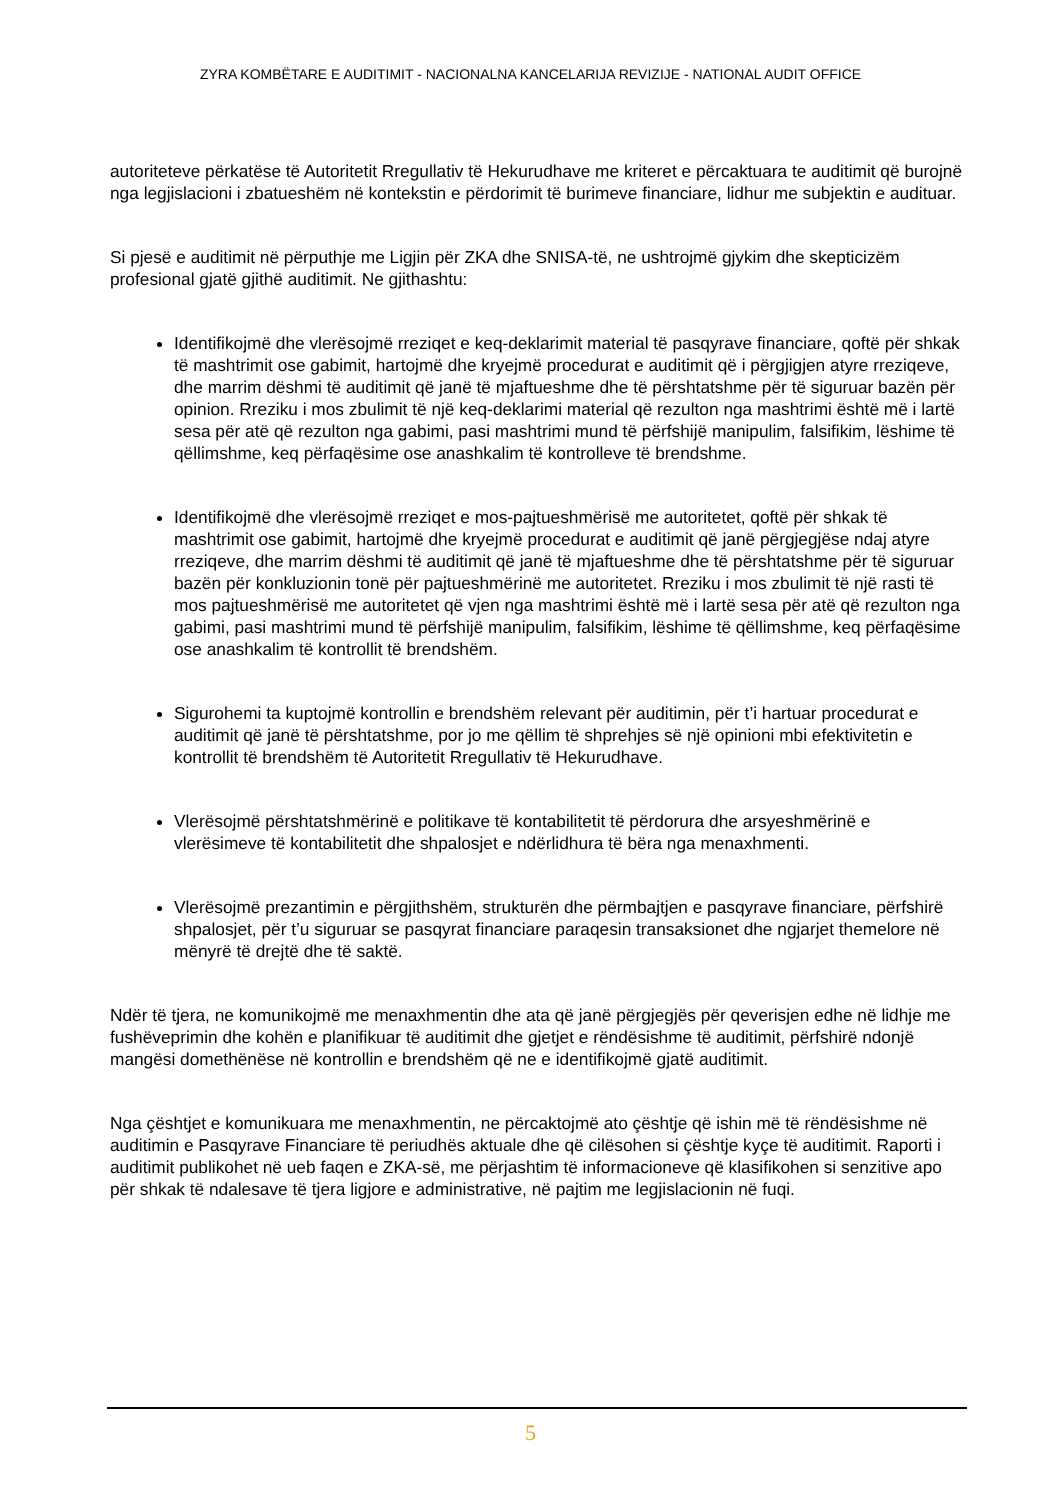ZYRA KOMBËTARE E AUDITIMIT - NACIONALNA KANCELARIJA REVIZIJE - NATIONAL AUDIT OFFICE
autoriteteve përkatëse të Autoritetit Rregullativ të Hekurudhave me kriteret e përcaktuara te auditimit që burojnë nga legjislacioni i zbatueshëm në kontekstin e përdorimit të burimeve financiare, lidhur me subjektin e audituar.
Si pjesë e auditimit në përputhje me Ligjin për ZKA dhe SNISA-të, ne ushtrojmë gjykim dhe skepticizëm profesional gjatë gjithë auditimit. Ne gjithashtu:
Identifikojmë dhe vlerësojmë rreziqet e keq-deklarimit material të pasqyrave financiare, qoftë për shkak të mashtrimit ose gabimit, hartojmë dhe kryejmë procedurat e auditimit që i përgjigjen atyre rreziqeve, dhe marrim dëshmi të auditimit që janë të mjaftueshme dhe të përshtatshme për të siguruar bazën për opinion. Rreziku i mos zbulimit të një keq-deklarimi material që rezulton nga mashtrimi është më i lartë sesa për atë që rezulton nga gabimi, pasi mashtrimi mund të përfshijë manipulim, falsifikim, lëshime të qëllimshme, keq përfaqësime ose anashkalim të kontrolleve të brendshme.
Identifikojmë dhe vlerësojmë rreziqet e mos-pajtueshmërisë me autoritetet, qoftë për shkak të mashtrimit ose gabimit, hartojmë dhe kryejmë procedurat e auditimit që janë përgjegjëse ndaj atyre rreziqeve, dhe marrim dëshmi të auditimit që janë të mjaftueshme dhe të përshtatshme për të siguruar bazën për konkluzionin tonë për pajtueshmërinë me autoritetet. Rreziku i mos zbulimit të një rasti të mos pajtueshmërisë me autoritetet që vjen nga mashtrimi është më i lartë sesa për atë që rezulton nga gabimi, pasi mashtrimi mund të përfshijë manipulim, falsifikim, lëshime të qëllimshme, keq përfaqësime ose anashkalim të kontrollit të brendshëm.
Sigurohemi ta kuptojmë kontrollin e brendshëm relevant për auditimin, për t’i hartuar procedurat e auditimit që janë të përshtatshme, por jo me qëllim të shprehjes së një opinioni mbi efektivitetin e kontrollit të brendshëm të Autoritetit Rregullativ të Hekurudhave.
Vlerësojmë përshtatshmërinë e politikave të kontabilitetit të përdorura dhe arsyeshmërinë e vlerësimeve të kontabilitetit dhe shpalosjet e ndërlidhura të bëra nga menaxhmenti.
Vlerësojmë prezantimin e përgjithshëm, strukturën dhe përmbajtjen e pasqyrave financiare, përfshirë shpalosjet, për t’u siguruar se pasqyrat financiare paraqesin transaksionet dhe ngjarjet themelore në mënyrë të drejtë dhe të saktë.
Ndër të tjera, ne komunikojmë me menaxhmentin dhe ata që janë përgjegjës për qeverisjen edhe në lidhje me fushëveprimin dhe kohën e planifikuar të auditimit dhe gjetjet e rëndësishme të auditimit, përfshirë ndonjë mangësi domethënëse në kontrollin e brendshëm që ne e identifikojmë gjatë auditimit.
Nga çështjet e komunikuara me menaxhmentin, ne përcaktojmë ato çështje që ishin më të rëndësishme në auditimin e Pasqyrave Financiare të periudhës aktuale dhe që cilësohen si çështje kyçe të auditimit. Raporti i auditimit publikohet në ueb faqen e ZKA-së, me përjashtim të informacioneve që klasifikohen si senzitive apo për shkak të ndalesave të tjera ligjore e administrative, në pajtim me legjislacionin në fuqi.
5